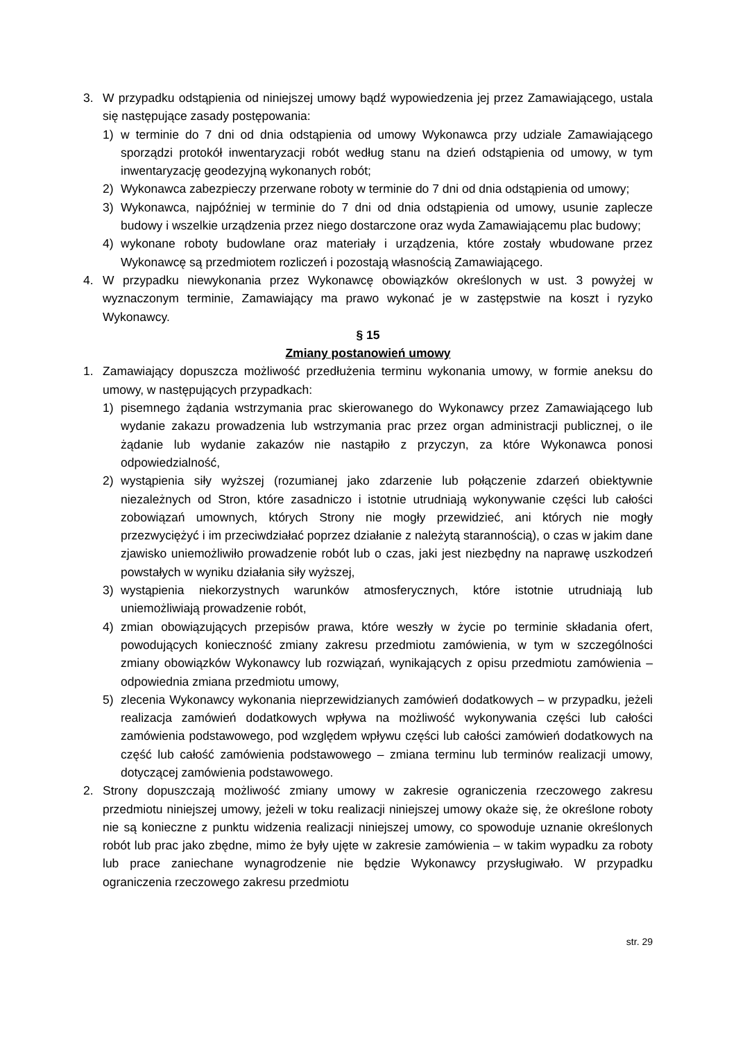3. W przypadku odstąpienia od niniejszej umowy bądź wypowiedzenia jej przez Zamawiającego, ustala się następujące zasady postępowania:
1) w terminie do 7 dni od dnia odstąpienia od umowy Wykonawca przy udziale Zamawiającego sporządzi protokół inwentaryzacji robót według stanu na dzień odstąpienia od umowy, w tym inwentaryzację geodezyjną wykonanych robót;
2) Wykonawca zabezpieczy przerwane roboty w terminie do 7 dni od dnia odstąpienia od umowy;
3) Wykonawca, najpóźniej w terminie do 7 dni od dnia odstąpienia od umowy, usunie zaplecze budowy i wszelkie urządzenia przez niego dostarczone oraz wyda Zamawiającemu plac budowy;
4) wykonane roboty budowlane oraz materiały i urządzenia, które zostały wbudowane przez Wykonawcę są przedmiotem rozliczeń i pozostają własnością Zamawiającego.
4. W przypadku niewykonania przez Wykonawcę obowiązków określonych w ust. 3 powyżej w wyznaczonym terminie, Zamawiający ma prawo wykonać je w zastępstwie na koszt i ryzyko Wykonawcy.
§ 15
Zmiany postanowień umowy
1. Zamawiający dopuszcza możliwość przedłużenia terminu wykonania umowy, w formie aneksu do umowy, w następujących przypadkach:
1) pisemnego żądania wstrzymania prac skierowanego do Wykonawcy przez Zamawiającego lub wydanie zakazu prowadzenia lub wstrzymania prac przez organ administracji publicznej, o ile żądanie lub wydanie zakazów nie nastąpiło z przyczyn, za które Wykonawca ponosi odpowiedzialność,
2) wystąpienia siły wyższej (rozumianej jako zdarzenie lub połączenie zdarzeń obiektywnie niezależnych od Stron, które zasadniczo i istotnie utrudniają wykonywanie części lub całości zobowiązań umownych, których Strony nie mogły przewidzieć, ani których nie mogły przezwyciężyć i im przeciwdziałać poprzez działanie z należytą starannością), o czas w jakim dane zjawisko uniemożliwiło prowadzenie robót lub o czas, jaki jest niezbędny na naprawę uszkodzeń powstałych w wyniku działania siły wyższej,
3) wystąpienia niekorzystnych warunków atmosferycznych, które istotnie utrudniają lub uniemożliwiają prowadzenie robót,
4) zmian obowiązujących przepisów prawa, które weszły w życie po terminie składania ofert, powodujących konieczność zmiany zakresu przedmiotu zamówienia, w tym w szczególności zmiany obowiązków Wykonawcy lub rozwiązań, wynikających z opisu przedmiotu zamówienia – odpowiednia zmiana przedmiotu umowy,
5) zlecenia Wykonawcy wykonania nieprzewidzianych zamówień dodatkowych – w przypadku, jeżeli realizacja zamówień dodatkowych wpływa na możliwość wykonywania części lub całości zamówienia podstawowego, pod względem wpływu części lub całości zamówień dodatkowych na część lub całość zamówienia podstawowego – zmiana terminu lub terminów realizacji umowy, dotyczącej zamówienia podstawowego.
2. Strony dopuszczają możliwość zmiany umowy w zakresie ograniczenia rzeczowego zakresu przedmiotu niniejszej umowy, jeżeli w toku realizacji niniejszej umowy okaże się, że określone roboty nie są konieczne z punktu widzenia realizacji niniejszej umowy, co spowoduje uznanie określonych robót lub prac jako zbędne, mimo że były ujęte w zakresie zamówienia – w takim wypadku za roboty lub prace zaniechane wynagrodzenie nie będzie Wykonawcy przysługiwało. W przypadku ograniczenia rzeczowego zakresu przedmiotu
str. 29